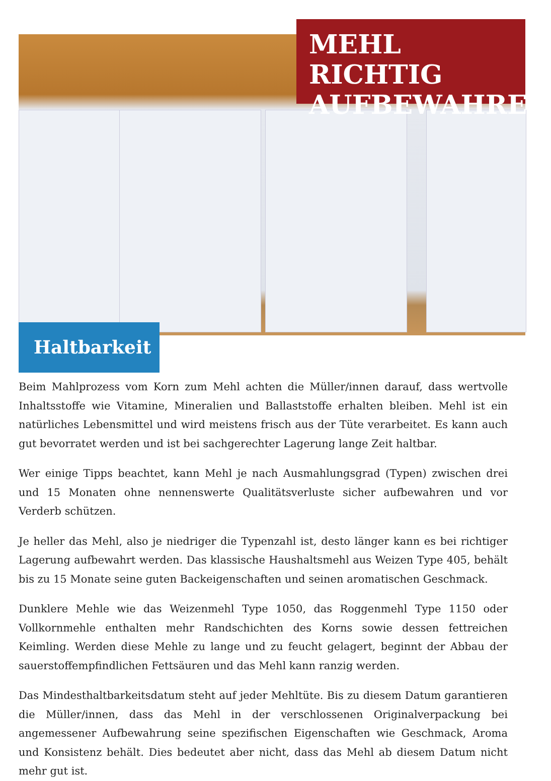MEHL RICHTIG
AUFBEWAHREN
Haltbarkeit
Beim Mahlprozess vom Korn zum Mehl achten die Müller/innen darauf, dass wertvolle Inhaltsstoffe wie Vitamine, Mineralien und Ballaststoffe erhalten bleiben. Mehl ist ein natürliches Lebensmittel und wird meistens frisch aus der Tüte verarbeitet. Es kann auch gut bevorratet werden und ist bei sachgerechter Lagerung lange Zeit haltbar.
Wer einige Tipps beachtet, kann Mehl je nach Ausmahlungsgrad (Typen) zwischen drei und 15 Monaten ohne nennenswerte Qualitätsverluste sicher aufbewahren und vor Verderb schützen.
Je heller das Mehl, also je niedriger die Typenzahl ist, desto länger kann es bei richtiger Lagerung aufbewahrt werden. Das klassische Haushaltsmehl aus Weizen Type 405, behält bis zu 15 Monate seine guten Backeigenschaften und seinen aromatischen Geschmack.
Dunklere Mehle wie das Weizenmehl Type 1050, das Roggenmehl Type 1150 oder Vollkornmehle enthalten mehr Randschichten des Korns sowie dessen fettreichen Keimling. Werden diese Mehle zu lange und zu feucht gelagert, beginnt der Abbau der sauerstoffempfindlichen Fettsäuren und das Mehl kann ranzig werden.
Das Mindesthaltbarkeitsdatum steht auf jeder Mehltüte. Bis zu diesem Datum garantieren die Müller/innen, dass das Mehl in der verschlossenen Originalverpackung bei angemessener Aufbewahrung seine spezifischen Eigenschaften wie Geschmack, Aroma und Konsistenz behält. Dies bedeutet aber nicht, dass das Mehl ab diesem Datum nicht mehr gut ist.